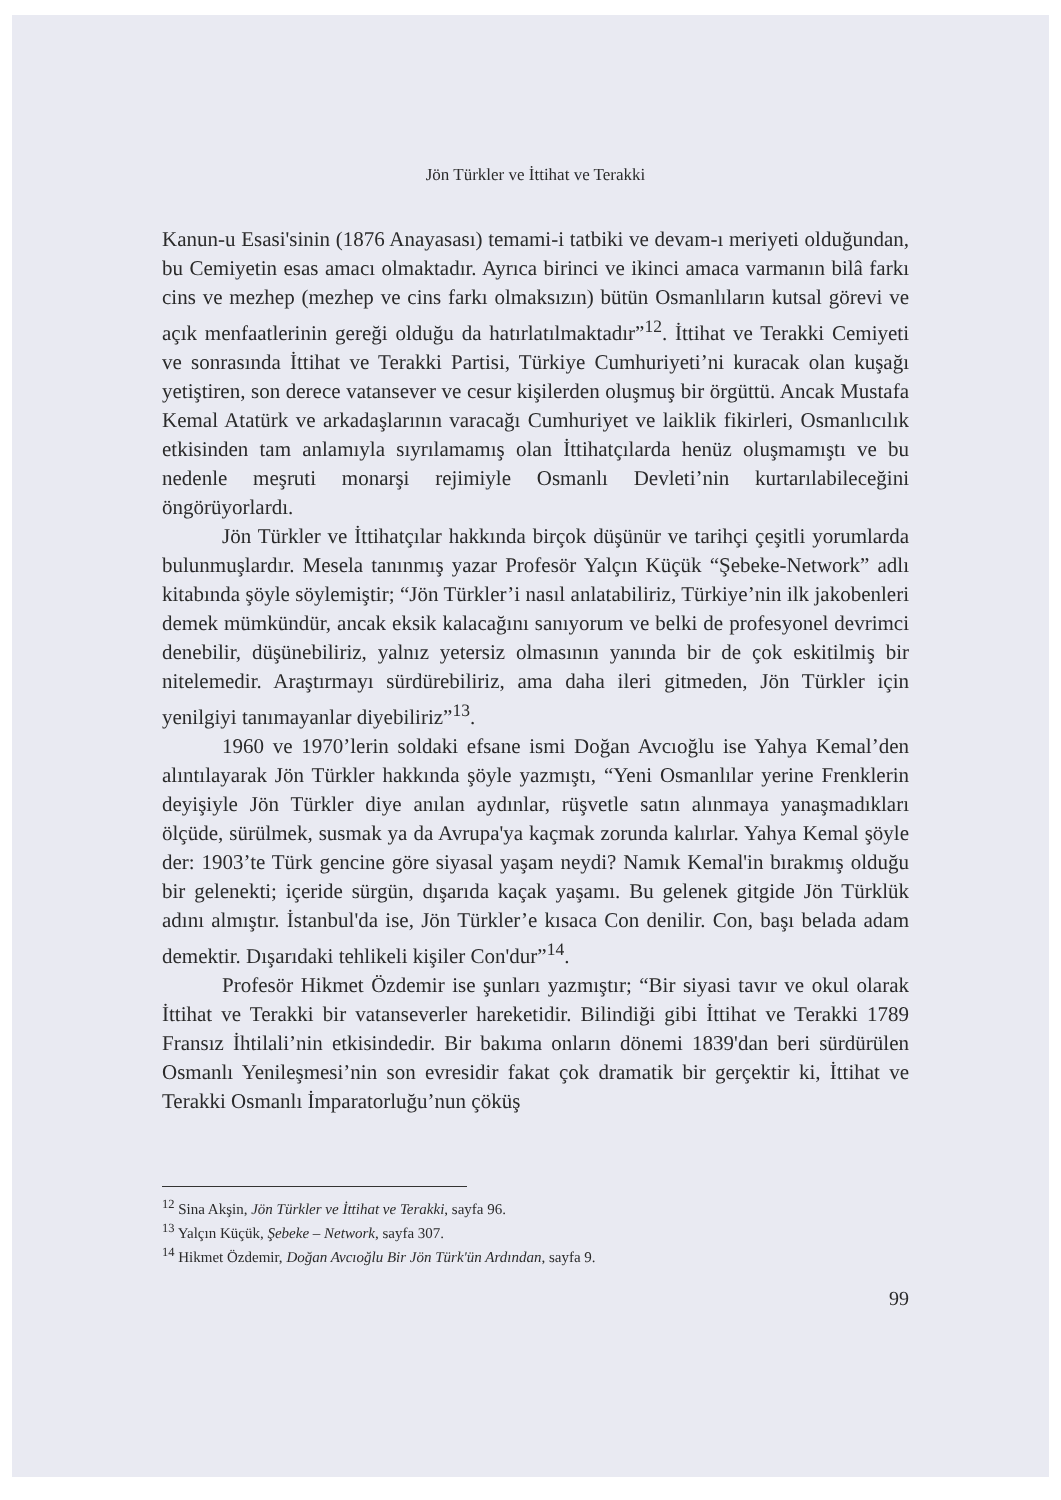Jön Türkler ve İttihat ve Terakki
Kanun-u Esasi'sinin (1876 Anayasası) temami-i tatbiki ve devam-ı meriyeti olduğundan, bu Cemiyetin esas amacı olmaktadır. Ayrıca birinci ve ikinci amaca varmanın bilâ farkı cins ve mezhep (mezhep ve cins farkı olmaksızın) bütün Osmanlıların kutsal görevi ve açık menfaatlerinin gereği olduğu da hatırlatılmaktadır”<sup>12</sup>. İttihat ve Terakki Cemiyeti ve sonrasında İttihat ve Terakki Partisi, Türkiye Cumhuriyeti’ni kuracak olan kuşağı yetiştiren, son derece vatansever ve cesur kişilerden oluşmuş bir örgüttü. Ancak Mustafa Kemal Atatürk ve arkadaşlarının varacağı Cumhuriyet ve laiklik fikirleri, Osmanlıcılık etkisinden tam anlamıyla sıyrılamamış olan İttihatçılarda henüz oluşmamıştı ve bu nedenle meşruti monarşi rejimiyle Osmanlı Devleti’nin kurtarılabileceğini öngörüyorlardı.
Jön Türkler ve İttihatçılar hakkında birçok düşünür ve tarihçi çeşitli yorumlarda bulunmuşlardır. Mesela tanınmış yazar Profesör Yalçın Küçük “Şebeke-Network” adlı kitabında şöyle söylemiştir; “Jön Türkler’i nasıl anlatabiliriz, Türkiye’nin ilk jakobenleri demek mümkündür, ancak eksik kalacağını sanıyorum ve belki de profesyonel devrimci denebilir, düşünebiliriz, yalnız yetersiz olmasının yanında bir de çok eskitilmiş bir nitelemedir. Araştırmayı sürdürebiliriz, ama daha ileri gitmeden, Jön Türkler için yenilgiyi tanımayanlar diyebiliriz”<sup>13</sup>.
1960 ve 1970’lerin soldaki efsane ismi Doğan Avcıoğlu ise Yahya Kemal’den alıntılayarak Jön Türkler hakkında şöyle yazmıştı, “Yeni Osmanlılar yerine Frenklerin deyişiyle Jön Türkler diye anılan aydınlar, rüşvetle satın alınmaya yanaşmadıkları ölçüde, sürülmek, susmak ya da Avrupa'ya kaçmak zorunda kalırlar. Yahya Kemal şöyle der: 1903’te Türk gencine göre siyasal yaşam neydi? Namık Kemal'in bırakmış olduğu bir gelenekti; içeride sürgün, dışarıda kaçak yaşamı. Bu gelenek gitgide Jön Türklük adını almıştır. İstanbul'da ise, Jön Türkler’e kısaca Con denilir. Con, başı belada adam demektir. Dışarıdaki tehlikeli kişiler Con'dur”<sup>14</sup>.
Profesör Hikmet Özdemir ise şunları yazmıştır; “Bir siyasi tavır ve okul olarak İttihat ve Terakki bir vatanseverler hareketidir. Bilindiği gibi İttihat ve Terakki 1789 Fransız İhtilali’nin etkisindedir. Bir bakıma onların dönemi 1839'dan beri sürdürülen Osmanlı Yenileşmesi’nin son evresidir fakat çok dramatik bir gerçektir ki, İttihat ve Terakki Osmanlı İmparatorluğu’nun çöküş
<sup>12</sup> Sina Akşin, Jön Türkler ve İttihat ve Terakki, sayfa 96.
<sup>13</sup> Yalçın Küçük, Şebeke – Network, sayfa 307.
<sup>14</sup> Hikmet Özdemir, Doğan Avcıoğlu Bir Jön Türk'ün Ardından, sayfa 9.
99